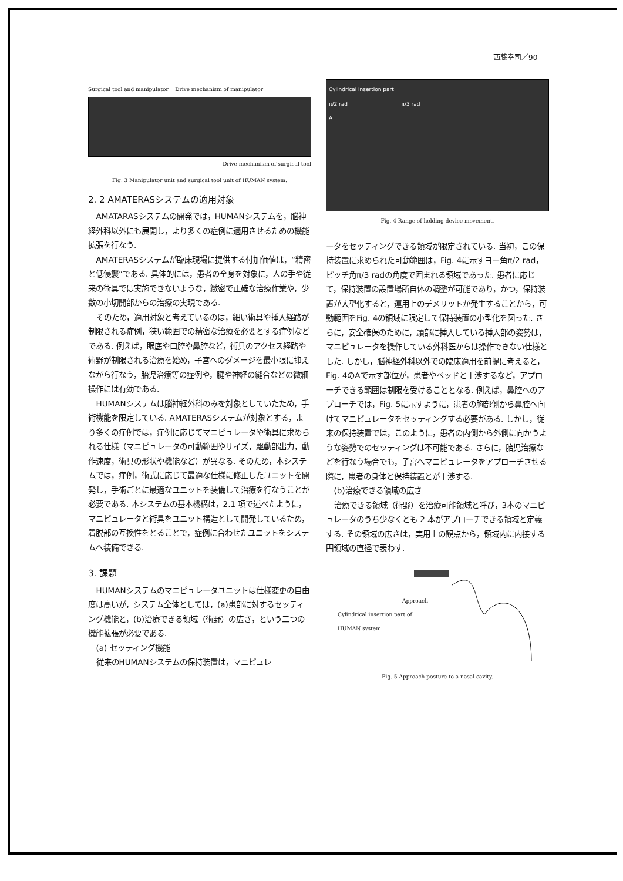西藤幸司／90
Surgical tool and manipulator Drive mechanism of manipulator
Drive mechanism of surgical tool
Fig. 3 Manipulator unit and surgical tool unit of HUMAN system.
2. 2 AMATERASシステムの適用対象
AMATARASシステムの開発では，HUMANシステムを，脳神経外科以外にも展開し，より多くの症例に適用させるための機能拡張を行なう.
AMATERASシステムが臨床現場に提供する付加価値は，“精密と低侵襲”である. 具体的には，患者の全身を対象に，人の手や従来の術具では実施できないような，緻密で正確な治療作業や，少数の小切開部からの治療の実現である.
そのため，適用対象と考えているのは，細い術具や挿入経路が制限される症例，狭い範囲での精密な治療を必要とする症例などである. 例えば，眼底や口腔や鼻腔など，術具のアクセス経路や術野が制限される治療を始め，子宮へのダメージを最小限に抑えながら行なう，胎児治療等の症例や，腱や神経の縫合などの微細操作には有効である.
HUMANシステムは脳神経外科のみを対象としていたため，手術機能を限定している. AMATERASシステムが対象とする，より多くの症例では，症例に応じてマニピュレータや術具に求められる仕様（マニピュレータの可動範囲やサイズ，駆動部出力，動作速度，術具の形状や機能など）が異なる. そのため，本システムでは，症例，術式に応じて最適な仕様に修正したユニットを開発し，手術ごとに最適なユニットを装備して治療を行なうことが必要である. 本システムの基本機構は，2.1 項で述べたように，マニピュレータと術具をユニット構造として開発しているため，着脱部の互換性をとることで，症例に合わせたユニットをシステムへ装備できる.
3. 課題
HUMANシステムのマニピュレータユニットは仕様変更の自由度は高いが，システム全体としては，(a)患部に対するセッティング機能と，(b)治療できる領域（術野）の広さ，という二つの機能拡張が必要である.
(a) セッティング機能
従来のHUMANシステムの保持装置は，マニピュレ
Cylindrical insertion part
π/2 rad π/3 rad
A
Fig. 4 Range of holding device movement.
ータをセッティングできる領域が限定されている. 当初，この保持装置に求められた可動範囲は，Fig. 4に示すヨー角π/2 rad，ピッチ角π/3 radの角度で囲まれる領域であった. 患者に応じて，保持装置の設置場所自体の調整が可能であり，かつ，保持装置が大型化すると，運用上のデメリットが発生することから，可動範囲をFig. 4の領域に限定して保持装置の小型化を図った. さらに，安全確保のために，頭部に挿入している挿入部の姿勢は，マニピュレータを操作している外科医からは操作できない仕様とした. しかし，脳神経外科以外での臨床適用を前提に考えると，Fig. 4のAで示す部位が，患者やベッドと干渉するなど，アプローチできる範囲は制限を受けることとなる. 例えば，鼻腔へのアプローチでは，Fig. 5に示すように，患者の胸部側から鼻腔へ向けてマニピュレータをセッティングする必要がある. しかし，従来の保持装置では，このように，患者の内側から外側に向かうような姿勢でのセッティングは不可能である. さらに，胎児治療などを行なう場合でも，子宮へマニピュレータをアプローチさせる際に，患者の身体と保持装置とが干渉する.
(b)治療できる領域の広さ
治療できる領域（術野）を治療可能領域と呼び，3本のマニピュレータのうち少なくとも 2 本がアプローチできる領域と定義する. その領域の広さは，実用上の観点から，領域内に内接する円領域の直径で表わす.
Approach
Cylindrical insertion part of
HUMAN system
Fig. 5 Approach posture to a nasal cavity.